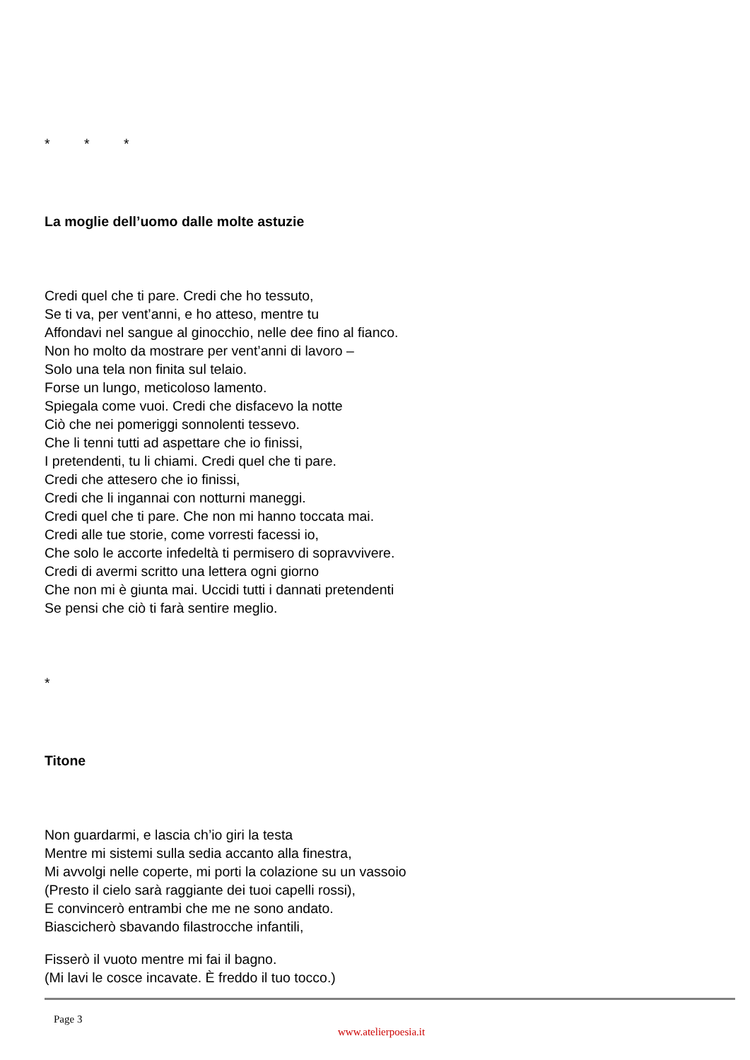* * *
La moglie dell’uomo dalle molte astuzie
Credi quel che ti pare. Credi che ho tessuto,
Se ti va, per vent’anni, e ho atteso, mentre tu
Affondavi nel sangue al ginocchio, nelle dee fino al fianco.
Non ho molto da mostrare per vent’anni di lavoro –
Solo una tela non finita sul telaio.
Forse un lungo, meticoloso lamento.
Spiegala come vuoi. Credi che disfacevo la notte
Ciò che nei pomeriggi sonnolenti tessevo.
Che li tenni tutti ad aspettare che io finissi,
I pretendenti, tu li chiami. Credi quel che ti pare.
Credi che attesero che io finissi,
Credi che li ingannai con notturni maneggi.
Credi quel che ti pare. Che non mi hanno toccata mai.
Credi alle tue storie, come vorresti facessi io,
Che solo le accorte infedeltà ti permisero di sopravvivere.
Credi di avermi scritto una lettera ogni giorno
Che non mi è giunta mai. Uccidi tutti i dannati pretendenti
Se pensi che ciò ti farà sentire meglio.
*
Titone
Non guardarmi, e lascia ch’io giri la testa
Mentre mi sistemi sulla sedia accanto alla finestra,
Mi avvolgi nelle coperte, mi porti la colazione su un vassoio
(Presto il cielo sarà raggiante dei tuoi capelli rossi),
E convincerò entrambi che me ne sono andato.
Biascicherò sbavando filastrocche infantili,
Fisserò il vuoto mentre mi fai il bagno.
(Mi lavi le cosce incavate. È freddo il tuo tocco.)
Page 3
www.atelierpoesia.it